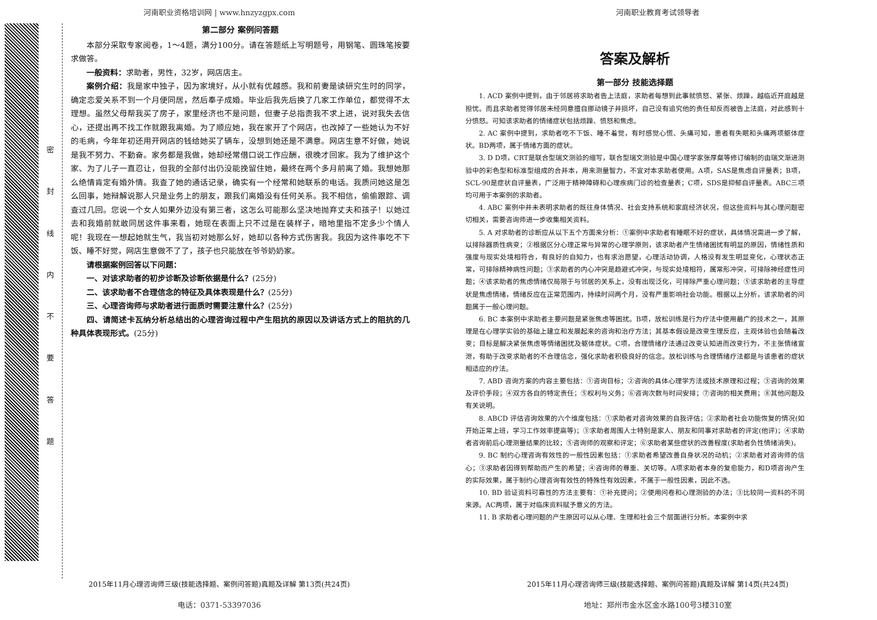河南职业资格培训网 | www.hnzyzgpx.com
河南职业教育考试领导者
密封线内不要答题
第二部分 案例问答题
本部分采取专家阅卷，1～4题，满分100分。请在答题纸上写明题号，用钢笔、圆珠笔按要求做答。
一般资料：求助者，男性，32岁，网店店主。
案例介绍：我是家中独子，因为家境好，从小就有优越感。我和前妻是读研究生时的同学，确定恋爱关系不到一个月便同居，然后奉子成婚。毕业后我先后换了几家工作单位，都觉得不太理想。虽然父母帮我买了房子，家里经济也不是问题，但妻子总指责我不求上进，说对我失去信心，还提出再不找工作就跟我离婚。为了顺应她，我在家开了个网店，也改掉了一些她认为不好的毛病，今年年初还用开网店的钱给她买了辆车，没想到她还是不满意。网店生意不好做，她说是我不努力、不勤奋。家务都是我做，她却经常借口说工作应酬，很晚才回家。我为了维护这个家、为了儿子一直忍让，但我的全部付出仍没能挽留住她，最终在两个多月前离了婚。我想她那么绝情肯定有婚外情。我查了她的通话记录，确实有一个经常和她联系的电话。我质问她这是怎么回事，她辩解说那人只是业务上的朋友，跟我们离婚没有任何关系。我不相信，偷偷跟踪、调查过几回。您说一个女人如果外边没有第三者，这怎么可能那么坚决地抛弃丈夫和孩子！以她过去和我婚前就敢同居这件事来看，她现在表面上只不过是在装样子，暗地里指不定多少个情人呢！我现在一想起她就生气，我当初对她那么好，她却以各种方式伤害我。我因为这件事吃不下饭、睡不好觉，网店生意做不了了，孩子也只能放在爷爷奶奶家。
请根据案例回答以下问题：
一、对该求助者的初步诊断及诊断依据是什么？(25分)
二、该求助者不合理信念的特征及具体表现是什么？(25分)
三、心理咨询师与求助者进行面质时需要注意什么？(25分)
四、请简述卡瓦纳分析总结出的心理咨询过程中产生阻抗的原因以及讲话方式上的阻抗的几种具体表现形式。(25分)
答案及解析
第一部分 技能选择题
1. ACD 案例中提到，由于邻居将求助者告上法庭，求助者每想到此事就愤怒、紧张、烦躁，越临近开庭越是担忧。而且求助者觉得邻居未经同意擅自挪动镜子并损坏，自己没有追究他的责任却反而被告上法庭，对此感到十分愤怒。可知该求助者的情绪症状包括烦躁、愤怒和焦虑。
2. AC 案例中提到，求助者吃不下饭、睡不着觉，有时感觉心慌、头痛可知，患者有失眠和头痛两项躯体症状。BD两项，属于情绪方面的症状。
3. D D项，CRT是联合型瑞文测验的缩写，联合型瑞文测验是中国心理学家张厚粲等修订编制的由瑞文渐进测验中的彩色型和标准型组成的合并本，用来测量智力，不宜对本求助者使用。A项，SAS是焦虑自评量表；B项，SCL-90是症状自评量表，广泛用于精神障碍和心理疾病门诊的检查量表；C项，SDS是抑郁自评量表。ABC三项均可用于本案例的求助者。
4. ABC 案例中并未表明求助者的既往身体情况、社会支持系统和家庭经济状况，但这些资料与其心理问题密切相关，需要咨询师进一步收集相关资料。
5. A 对求助者的诊断应从以下五个方面来分析：①案例中求助者有睡眠不好的症状，具体情况需进一步了解，以排除器质性病变；②根据区分心理正常与异常的心理学原则，该求助者产生情绪困扰有明显的原因，情绪性质和强度与现实处境相符合，有良好的自知力，也有求治愿望，心理活动协调，人格没有发生明显变化，心理状态正常，可排除精神病性问题；③求助者的内心冲突是趋避式冲突，与现实处境相符，属常形冲突，可排除神经症性问题；④该求助者的焦虑情绪仅局限于与邻居的关系上，没有出现泛化，可排除严重心理问题；⑤该求助者的主导症状是焦虑情绪，情绪反应在正常范围内，持续时间两个月，没有严重影响社会功能。根据以上分析，该求助者的问题属于一般心理问题。
6. BC 本案例中求助者主要问题是紧张焦虑等困扰。B项，放松训练是行为疗法中使用最广的技术之一，其原理是在心理学实验的基础上建立和发展起来的咨询和治疗方法；其基本假设是改变生理反应，主观体验也会随着改变；目标是解决紧张焦虑等情绪困扰及躯体症状。C项，合理情绪疗法通过改变认知进而改变行为，不主张情绪宣泄，有助于改变求助者的不合理信念，强化求助者积极良好的信念。放松训练与合理情绪疗法都是与该患者的症状相适应的疗法。
7. ABD 咨询方案的内容主要包括：①咨询目标；②咨询的具体心理学方法或技术原理和过程；③咨询的效果及评价手段；④双方各自的特定责任；⑤权利与义务；⑥咨询次数与时间安排；⑦咨询的相关费用；⑧其他问题及有关说明。
8. ABCD 评估咨询效果的六个维度包括：①求助者对咨询效果的自我评估；②求助者社会功能恢复的情况(如开始正常上班，学习工作效率提高等)；③求助者周围人士特别是家人、朋友和同事对求助者的评定(他评)；④求助者咨询前后心理测量结果的比较；⑤咨询师的观察和评定；⑥求助者某些症状的改善程度(求助者负性情绪消失)。
9. BC 制约心理咨询有效性的一般性因素包括：①求助者希望改善自身状况的动机；②求助者对咨询师的信心；③求助者因得到帮助而产生的希望；④咨询师的尊重、关切等。A项求助者本身的复愈能力，和D项咨询产生的实际效果，属于制约心理咨询有效性的特殊性有效因素，不属于一般性因素，因此不选。
10. BD 验证资料可靠性的方法主要有：①补充提问；②使用问卷和心理测验的办法；③比较同一资料的不同来源。AC两项，属于对临床资料赋予意义的方法。
11. B 求助者心理问题的产生原因可以从心理、生理和社会三个层面进行分析。本案例中求
2015年11月心理咨询师三级(技能选择题、案例问答题)真题及详解 第13页(共24页)
2015年11月心理咨询师三级(技能选择题、案例问答题)真题及详解 第14页(共24页)
电话：0371-53397036 地址：郑州市金水区金水路100号3楼310室